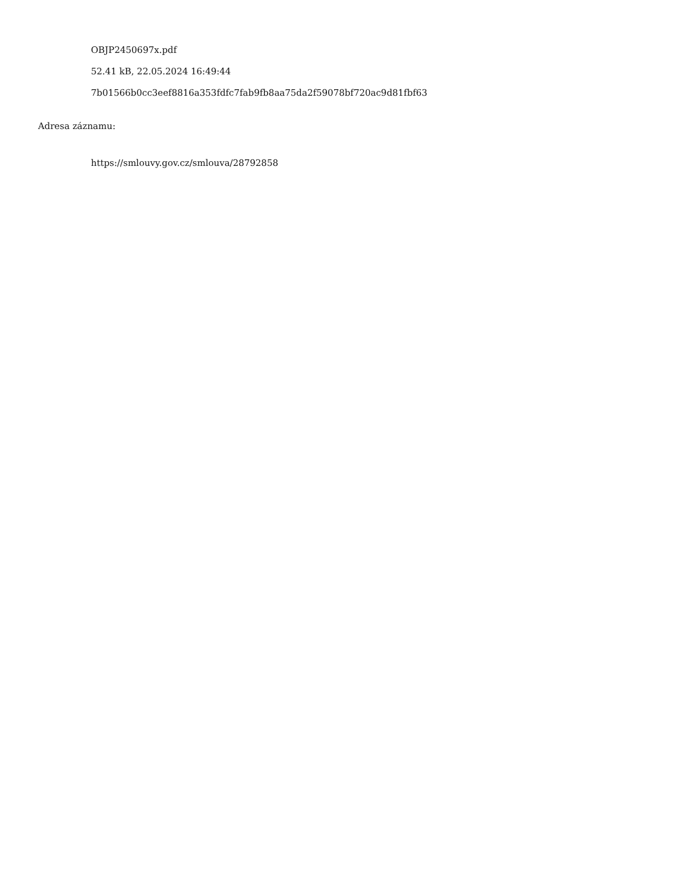OBJP2450697x.pdf
52.41 kB, 22.05.2024 16:49:44
7b01566b0cc3eef8816a353fdfc7fab9fb8aa75da2f59078bf720ac9d81fbf63
Adresa záznamu:
https://smlouvy.gov.cz/smlouva/28792858